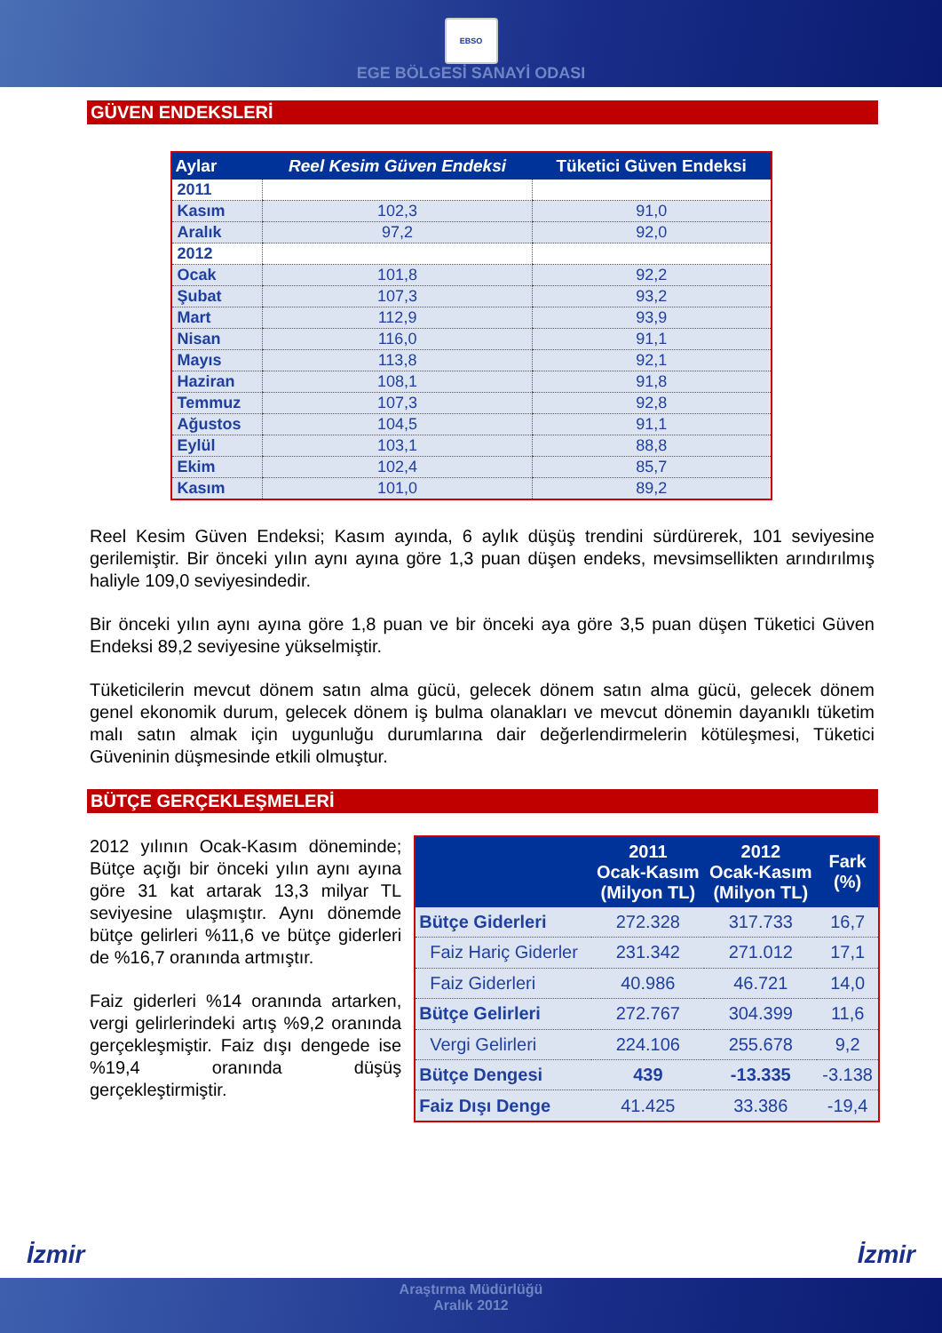EBSO
EGE BÖLGESİ SANAYİ ODASI
GÜVEN ENDEKSLERİ
| Aylar | Reel Kesim Güven Endeksi | Tüketici Güven Endeksi |
| --- | --- | --- |
| 2011 | | |
| Kasım | 102,3 | 91,0 |
| Aralık | 97,2 | 92,0 |
| 2012 | | |
| Ocak | 101,8 | 92,2 |
| Şubat | 107,3 | 93,2 |
| Mart | 112,9 | 93,9 |
| Nisan | 116,0 | 91,1 |
| Mayıs | 113,8 | 92,1 |
| Haziran | 108,1 | 91,8 |
| Temmuz | 107,3 | 92,8 |
| Ağustos | 104,5 | 91,1 |
| Eylül | 103,1 | 88,8 |
| Ekim | 102,4 | 85,7 |
| Kasım | 101,0 | 89,2 |
Reel Kesim Güven Endeksi; Kasım ayında, 6 aylık düşüş trendini sürdürerek, 101 seviyesine gerilemiştir. Bir önceki yılın aynı ayına göre 1,3 puan düşen endeks, mevsimsellikten arındırılmış haliyle 109,0 seviyesindedir.
Bir önceki yılın aynı ayına göre 1,8 puan ve bir önceki aya göre 3,5 puan düşen Tüketici Güven Endeksi 89,2 seviyesine yükselmiştir.
Tüketicilerin mevcut dönem satın alma gücü, gelecek dönem satın alma gücü, gelecek dönem genel ekonomik durum, gelecek dönem iş bulma olanakları ve mevcut dönemin dayanıklı tüketim malı satın almak için uygunluğu durumlarına dair değerlendirmelerin kötüleşmesi, Tüketici Güveninin düşmesinde etkili olmuştur.
BÜTÇE GERÇEKLEŞMELERİ
2012 yılının Ocak-Kasım döneminde; Bütçe açığı bir önceki yılın aynı ayına göre 31 kat artarak 13,3 milyar TL seviyesine ulaşmıştır. Aynı dönemde bütçe gelirleri %11,6 ve bütçe giderleri de %16,7 oranında artmıştır.
Faiz giderleri %14 oranında artarken, vergi gelirlerindeki artış %9,2 oranında gerçekleşmiştir. Faiz dışı dengede ise %19,4 oranında düşüş gerçekleştirmiştir.
| | 2011 Ocak-Kasım (Milyon TL) | 2012 Ocak-Kasım (Milyon TL) | Fark (%) |
| --- | --- | --- | --- |
| Bütçe Giderleri | 272.328 | 317.733 | 16,7 |
| Faiz Hariç Giderler | 231.342 | 271.012 | 17,1 |
| Faiz Giderleri | 40.986 | 46.721 | 14,0 |
| Bütçe Gelirleri | 272.767 | 304.399 | 11,6 |
| Vergi Gelirleri | 224.106 | 255.678 | 9,2 |
| Bütçe Dengesi | 439 | -13.335 | -3.138 |
| Faiz Dışı Denge | 41.425 | 33.386 | -19,4 |
İzmir İzmir
Araştırma Müdürlüğü
Aralık 2012